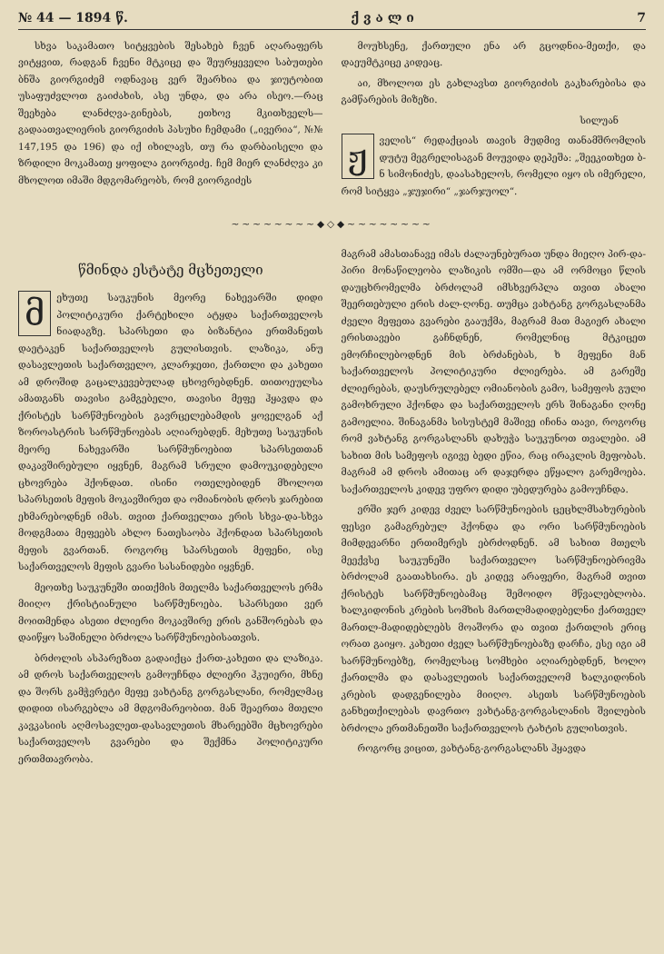№ 44 — 1894 წ. ქ ვ ა ლ ი 7
სხვა საკამათო სიტყვების შესახებ ჩვენ აღარაფერს ვიტყვით, რადგან ჩვენი მტკიცე და შეურყეველი საბუთები ბნშა გიორგიძემ ოდნავაც ვერ შეარხია და ჯიუტობით უსაფუძვლოთ გაიძახის, ასე უნდა, და არა ისეო.—რაც შეეხება ლანძღვა-გინებას, ეთხოვ მკითხველს—გადაათვალიერის გიორგიძის პასუხი ჩემდამი („ივერია“, №№ 147,195 და 196) და იქ იხილავს, თუ რა დარბაისელი და ზრდილი მოკამათე ყოფილა გიორგიძე. ჩემ მიერ ლანძღვა კი მხოლოთ იმაში მდგომარეობს, რომ გიორგიძეს
მოუხსენე, ქართული ენა არ გცოდნია-მეთქი, და დაეუმტკიცე კიდეაც.
აი, მხოლოთ ეს გახლავსთ გიორგიძის გაკხარებისა და გამწარების მიზეზი.
სილუან
ჟველის“ რედაქციას თავის მუდმივ თანამშრომლის დუტუ მეგრელისაგან მოუვიდა დეპეშა: „შეეკითხეთ ბ-ნ სიმონიძეს, დაასახელოს, რომელი იყო ის იმერელი, რომ სიტყვა „ჯუჯირი“ „ჯარჯუოლ“.
~~~~~~~~◆◇◆~~~~~~~~
წმინდა ესტატე მცხეთელი
მეხუთე საუკუნის მეორე ნახევარში დიდი პოლიტიკური ქარტეხილი ატყდა საქართველოს ნიადაგზე. სპარსეთი და ბიზანტია ერთმანეთს დაეტაკენ საქართველოს გულისთვის. ლაზიკა, ანუ დასავლეთის საქართველო, კლარჯეთი, ქართლი და კახეთი ამ დროშიდ გაცალკევებულად ცხოვრებდნენ. თითოეულსა ამათგანს თავისი გამგებელი, თავისი მეფე ჰყავდა და ქრისტეს სარწმუნოების გავრცელებამდის ყოველგან აქ ზოროასტრის სარწმუნოებას აღიარებდენ. მეხუთე საუკუნის მეორე ნახევარში სარწმუნოებით სპარსეთთან დაკავშირებული იყვნენ, მაგრამ სრული დამოუკიდებელი ცხოვრება ჰქონდათ. ისინი ოთელებიდენ მხოლოთ სპარსეთის მეფის მოკავშირეთ და ომიანობის დროს ჯარებით ეხმარებოდნენ იმას. თვით ქართველთა ერის სხვა-და-სხვა მოდგმათა მეფეებს ახლო ნათესაობა ჰქონდათ სპარსეთის მეფის გვართან. როგორც სპარსეთის მეფენი, ისე საქართველოს მეფის გვარი სასანიდები იყვნენ.
მეოთხე საუკუნეში თითქმის მთელმა საქართველოს ერმა მიიღო ქრისტიანული სარწმუნოება. სპარსეთი ვერ მოითმენდა ასეთი ძლიერი მოკავშირე ერის განშორებას და დაიწყო საშინელი ბრძოლა სარწმუნოებისათვის.
ბრძოლის ასპარეზათ გადაიქცა ქართ-კახეთი და ლაზიკა. ამ დროს საქართველოს გამოუჩნდა ძლიერი ჰკუიერი, მხნე და შორს გამჭვრეტი მეფე ვახტანგ გორგასლანი, რომელმაც დიდით ისარგებლა ამ მდგომარეობით. მან შეაერთა მთელი კავკასიის აღმოსავლეთ-დასავლეთის მხარეებში მცხოვრები საქართველოს გვარები და შექმნა პოლიტიკური ერთმთავრობა.
მაგრამ ამასთანავე იმას ძალაუნებურათ უნდა მიეღო პირ-და-პირი მონაწილეობა ლაზიკის ომში—და ამ ორმოცი წლის დაუცხრომელმა ბრძოლამ იმსხვერპლა თვით ახალი შეერთებული ერის ძალ-ღონე. თუმცა ვახტანგ გორგასლანმა ძველი მეფეთა გვარები გააუქმა, მაგრამ მათ მაგიერ ახალი ერისთავები გაჩნდნენ, რომელნიც მტკიცეთ ემორჩილებოდნენ მის ბრძანებას, ხ მეფენი მან საქართველოს პოლიტიკური ძლიერება. ამ გარეშე ძლიერებას, დაუსრულებელ ომიანობის გამო, სამეფოს გული გამოხრული ჰქონდა და საქართველოს ერს შინაგანი ღონე გამოელია. შინაგანმა სისუსტემ მაშივე იჩინა თავი, როგორც რომ ვახტანგ გორგასლანს დახუჭა საუკუნოთ თვალები. ამ სახით მის სამეფოს იგივე ბედი ეწია, რაც ირაკლის მეფობას. მაგრამ ამ დროს ამითაც არ დაჯერდა ეწყალო გარემოება. საქართველოს კიდევ უფრო დიდი უბედურება გამოუჩნდა.
ერში ჯერ კიდევ ძველ სარწმუნოების ცეცხლმსახურების ფესვი გამაგრებულ ჰქონდა და ორი სარწმუნოების მიმდევარნი ერთიმერეს ებრძოდნენ. ამ სახით მთელს მეექვსე საუკუნეში საქართველო სარწმუნოებრივმა ბრძოლამ გაათახსირა. ეს კიდევ არაფერი, მაგრამ თვით ქრისტეს სარწმუნოებამაც შემოიდო მწვალებლობა. ხალკიდონის კრების სომხის მართლმადიდებელნი ქართველ მართლ-მადიდებლებს მოაშორა და თვით ქართლის ერიც ორათ გაიყო. კახეთი ძველ სარწმუნოებაზე დარჩა, ესე იგი ამ სარწმუნოებზე, რომელსაც სომხები აღიარებდნენ, ხოლო ქართლმა და დასავლეთის საქართველომ ხალკიდონის კრების დადგენილება მიიღო. ასეთს სარწმუნოების განხეთქილებას დავრთო ვახტანგ-გორგასლანის შვილების ბრძოლა ერთმანეთში საქართველოს ტახტის გულისთვის.
როგორც ვიცით, ვახტანგ-გორგასლანს ჰყავდა